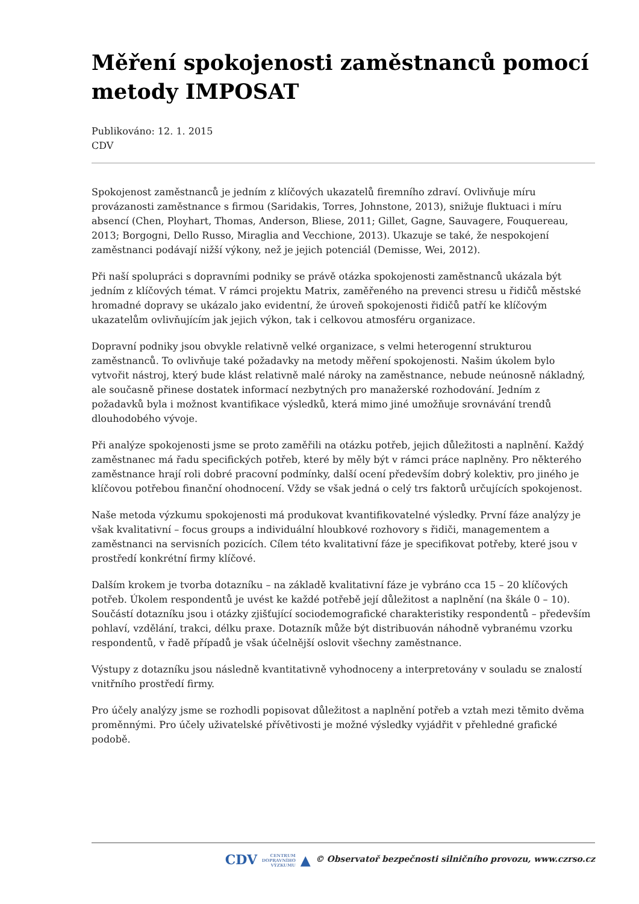Měření spokojenosti zaměstnanců pomocí metody IMPOSAT
Publikováno: 12. 1. 2015
CDV
Spokojenost zaměstnanců je jedním z klíčových ukazatelů firemního zdraví. Ovlivňuje míru provázanosti zaměstnance s firmou (Saridakis, Torres, Johnstone, 2013), snižuje fluktuaci i míru absencí (Chen, Ployhart, Thomas, Anderson, Bliese, 2011; Gillet, Gagne, Sauvagere, Fouquereau, 2013; Borgogni, Dello Russo, Miraglia and Vecchione, 2013). Ukazuje se také, že nespokojení zaměstnanci podávají nižší výkony, než je jejich potenciál (Demisse, Wei, 2012).
Při naší spolupráci s dopravními podniky se právě otázka spokojenosti zaměstnanců ukázala být jedním z klíčových témat. V rámci projektu Matrix, zaměřeného na prevenci stresu u řidičů městské hromadné dopravy se ukázalo jako evidentní, že úroveň spokojenosti řidičů patří ke klíčovým ukazatelům ovlivňujícím jak jejich výkon, tak i celkovou atmosféru organizace.
Dopravní podniky jsou obvykle relativně velké organizace, s velmi heterogenní strukturou zaměstnanců. To ovlivňuje také požadavky na metody měření spokojenosti. Našim úkolem bylo vytvořit nástroj, který bude klást relativně malé nároky na zaměstnance, nebude neúnosně nákladný, ale současně přinese dostatek informací nezbytných pro manažerské rozhodování. Jedním z požadavků byla i možnost kvantifikace výsledků, která mimo jiné umožňuje srovnávání trendů dlouhodobého vývoje.
Při analýze spokojenosti jsme se proto zaměřili na otázku potřeb, jejich důležitosti a naplnění. Každý zaměstnanec má řadu specifických potřeb, které by měly být v rámci práce naplněny. Pro některého zaměstnance hrají roli dobré pracovní podmínky, další ocení především dobrý kolektiv, pro jiného je klíčovou potřebou finanční ohodnocení. Vždy se však jedná o celý trs faktorů určujících spokojenost.
Naše metoda výzkumu spokojenosti má produkovat kvantifikovatelné výsledky. První fáze analýzy je však kvalitativní – focus groups a individuální hloubkové rozhovory s řidiči, managementem a zaměstnanci na servisních pozicích. Cílem této kvalitativní fáze je specifikovat potřeby, které jsou v prostředí konkrétní firmy klíčové.
Dalším krokem je tvorba dotazníku – na základě kvalitativní fáze je vybráno cca 15 – 20 klíčových potřeb. Úkolem respondentů je uvést ke každé potřebě její důležitost a naplnění (na škále 0 – 10). Součástí dotazníku jsou i otázky zjišťující sociodemografické charakteristiky respondentů – především pohlaví, vzdělání, trakci, délku praxe. Dotazník může být distribuován náhodně vybranému vzorku respondentů, v řadě případů je však účelnější oslovit všechny zaměstnance.
Výstupy z dotazníku jsou následně kvantitativně vyhodnoceny a interpretovány v souladu se znalostí vnitřního prostředí firmy.
Pro účely analýzy jsme se rozhodli popisovat důležitost a naplnění potřeb a vztah mezi těmito dvěma proměnnými. Pro účely uživatelské přívětivosti je možné výsledky vyjádřit v přehledné grafické podobě.
CDV CENTRUM
DOPRAVNÍHO
VÝZKUMU ▲ © Observatoř bezpečnosti silničního provozu, www.czrso.cz